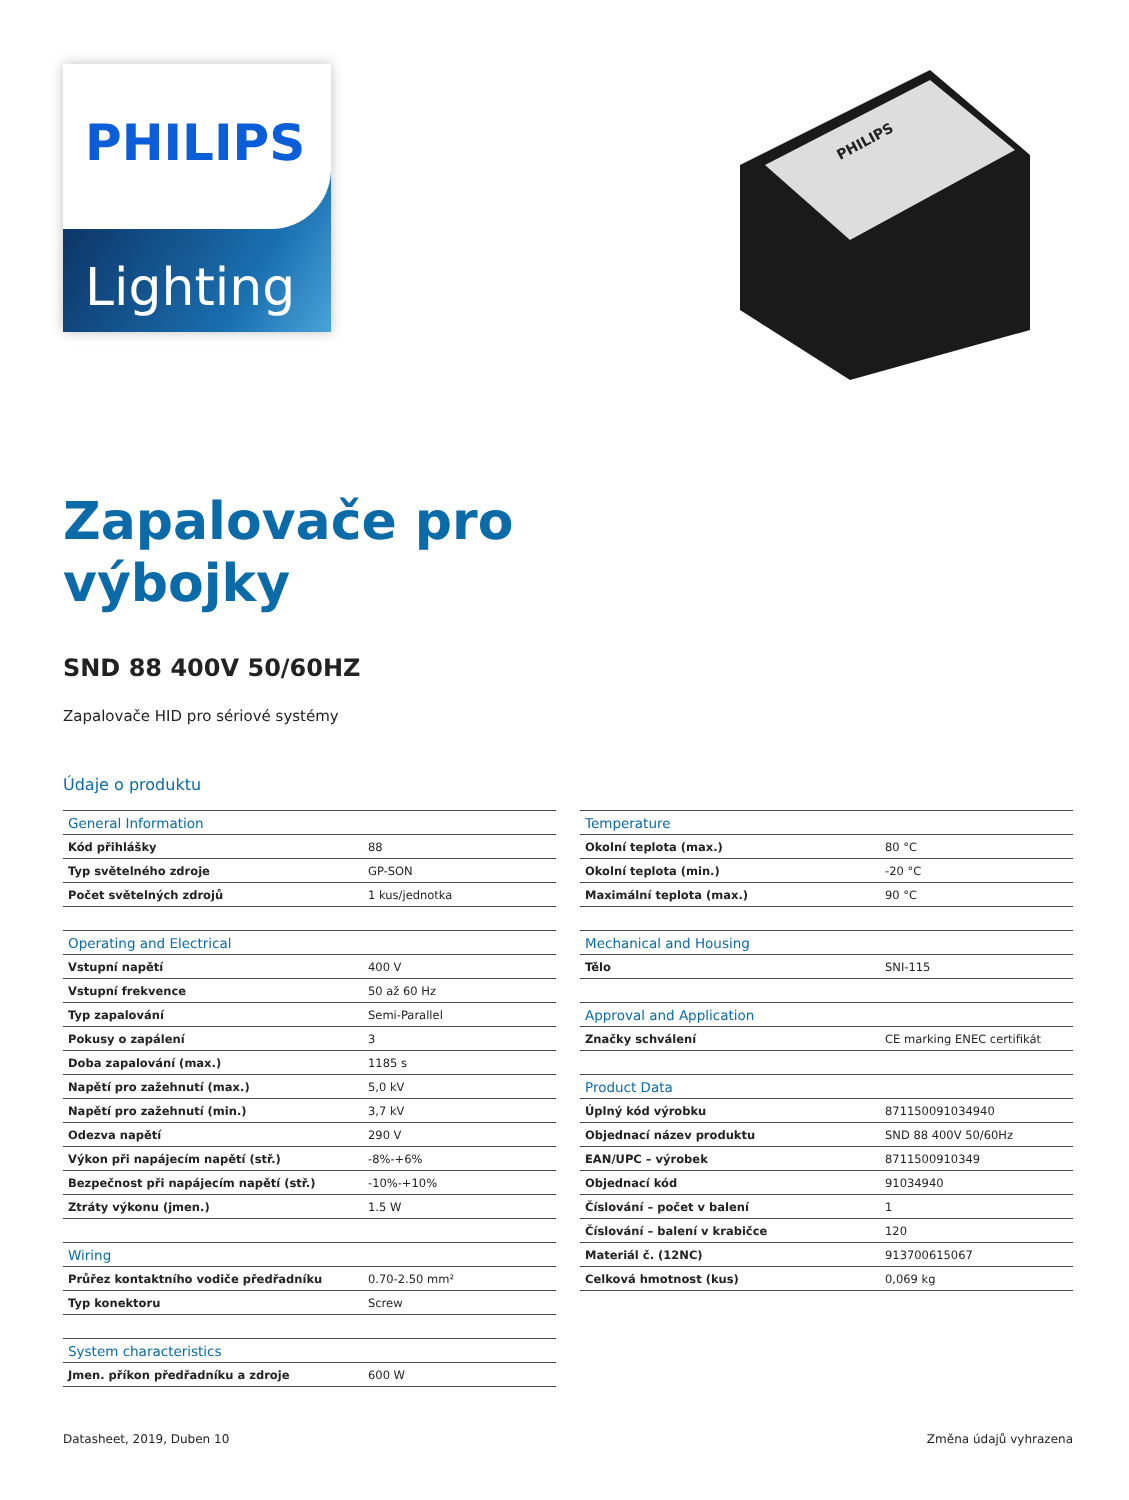PHILIPS
Lighting
PHILIPS
Zapalovače pro
výbojky
SND 88 400V 50/60HZ
Zapalovače HID pro sériové systémy
Údaje o produktu
| General Information | |
| --- | --- |
| Kód přihlášky | 88 |
| Typ světelného zdroje | GP-SON |
| Počet světelných zdrojů | 1 kus/jednotka |
| Operating and Electrical | |
| --- | --- |
| Vstupní napětí | 400 V |
| Vstupní frekvence | 50 až 60 Hz |
| Typ zapalování | Semi-Parallel |
| Pokusy o zapálení | 3 |
| Doba zapalování (max.) | 1185 s |
| Napětí pro zažehnutí (max.) | 5,0 kV |
| Napětí pro zažehnutí (min.) | 3,7 kV |
| Odezva napětí | 290 V |
| Výkon při napájecím napětí (stř.) | -8%-+6% |
| Bezpečnost při napájecím napětí (stř.) | -10%-+10% |
| Ztráty výkonu (jmen.) | 1.5 W |
| Wiring | |
| --- | --- |
| Průřez kontaktního vodiče předřadníku | 0.70-2.50 mm² |
| Typ konektoru | Screw |
| System characteristics | |
| --- | --- |
| Jmen. příkon předřadníku a zdroje | 600 W |
| Temperature | |
| --- | --- |
| Okolní teplota (max.) | 80 °C |
| Okolní teplota (min.) | -20 °C |
| Maximální teplota (max.) | 90 °C |
| Mechanical and Housing | |
| --- | --- |
| Tělo | SNI-115 |
| Approval and Application | |
| --- | --- |
| Značky schválení | CE marking ENEC certifikát |
| Product Data | |
| --- | --- |
| Úplný kód výrobku | 871150091034940 |
| Objednací název produktu | SND 88 400V 50/60Hz |
| EAN/UPC – výrobek | 8711500910349 |
| Objednací kód | 91034940 |
| Číslování – počet v balení | 1 |
| Číslování – balení v krabičce | 120 |
| Materiál č. (12NC) | 913700615067 |
| Celková hmotnost (kus) | 0,069 kg |
Datasheet, 2019, Duben 10 Změna údajů vyhrazena